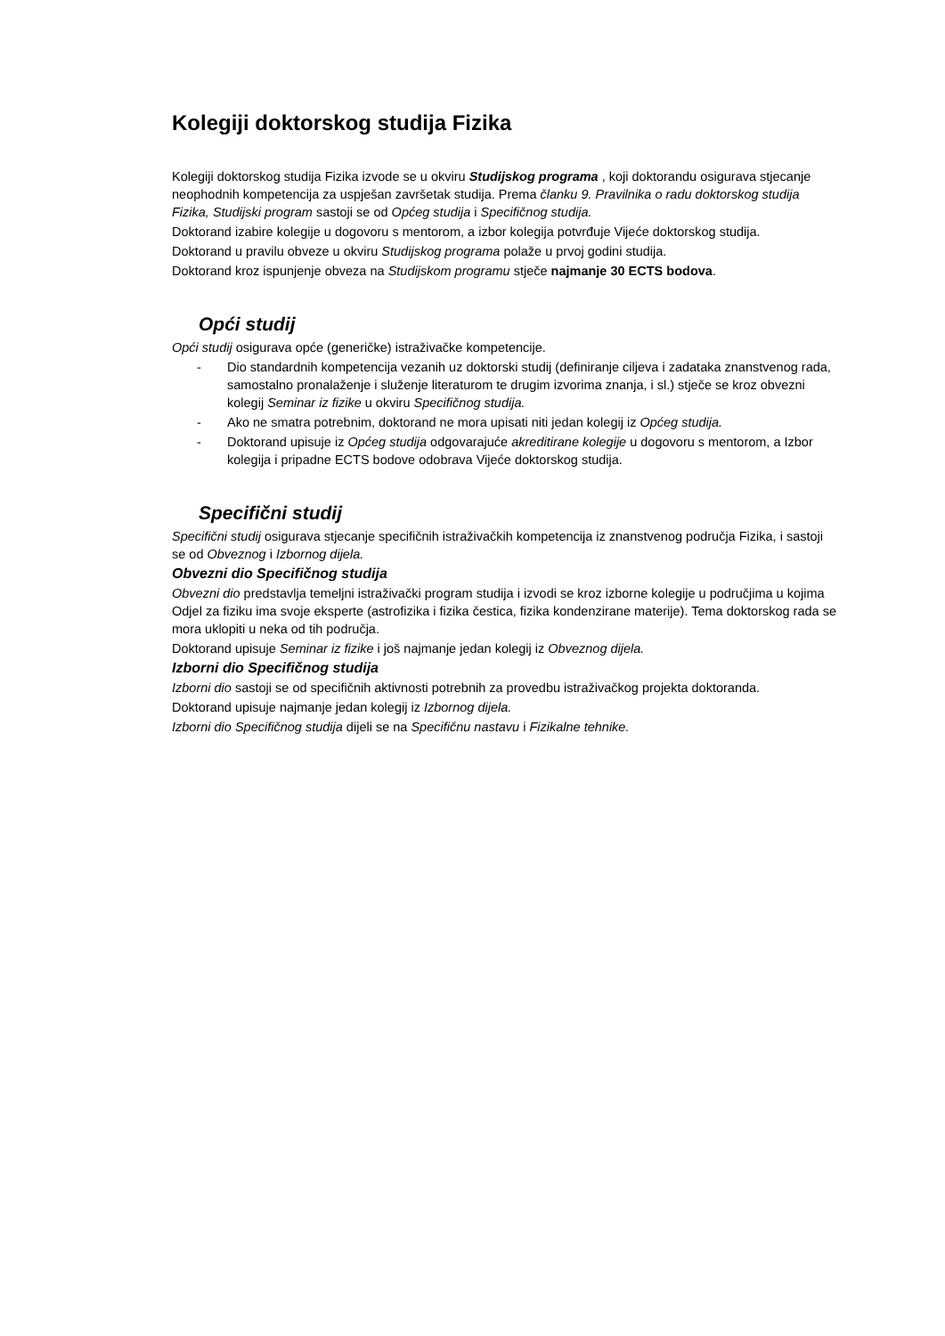Kolegiji doktorskog studija Fizika
Kolegiji doktorskog studija Fizika izvode se u okviru Studijskog programa , koji doktorandu osigurava stjecanje neophodnih kompetencija za uspješan završetak studija. Prema članku 9. Pravilnika o radu doktorskog studija Fizika, Studijski program sastoji se od Općeg studija i Specifičnog studija.
Doktorand izabire kolegije u dogovoru s mentorom, a izbor kolegija potvrđuje Vijeće doktorskog studija.
Doktorand u pravilu obveze u okviru Studijskog programa polaže u prvoj godini studija.
Doktorand kroz ispunjenje obveza na Studijskom programu stječe najmanje 30 ECTS bodova.
Opći studij
Opći studij osigurava opće (generičke) istraživačke kompetencije.
- Dio standardnih kompetencija vezanih uz doktorski studij (definiranje ciljeva i zadataka znanstvenog rada, samostalno pronalaženje i služenje literaturom te drugim izvorima znanja, i sl.) stječe se kroz obvezni kolegij Seminar iz fizike u okviru Specifičnog studija.
- Ako ne smatra potrebnim, doktorand ne mora upisati niti jedan kolegij iz Općeg studija.
- Doktorand upisuje iz Općeg studija odgovarajuće akreditirane kolegije u dogovoru s mentorom, a Izbor kolegija i pripadne ECTS bodove odobrava Vijeće doktorskog studija.
Specifični studij
Specifični studij osigurava stjecanje specifičnih istraživačkih kompetencija iz znanstvenog područja Fizika, i sastoji se od Obveznog i Izbornog dijela.
Obvezni dio Specifičnog studija
Obvezni dio predstavlja temeljni istraživački program studija i izvodi se kroz izborne kolegije u područjima u kojima Odjel za fiziku ima svoje eksperte (astrofizika i fizika čestica, fizika kondenzirane materije). Tema doktorskog rada se mora uklopiti u neka od tih područja.
Doktorand upisuje Seminar iz fizike i još najmanje jedan kolegij iz Obveznog dijela.
Izborni dio Specifičnog studija
Izborni dio sastoji se od specifičnih aktivnosti potrebnih za provedbu istraživačkog projekta doktoranda.
Doktorand upisuje najmanje jedan kolegij iz Izbornog dijela.
Izborni dio Specifičnog studija dijeli se na Specifičnu nastavu i Fizikalne tehnike.